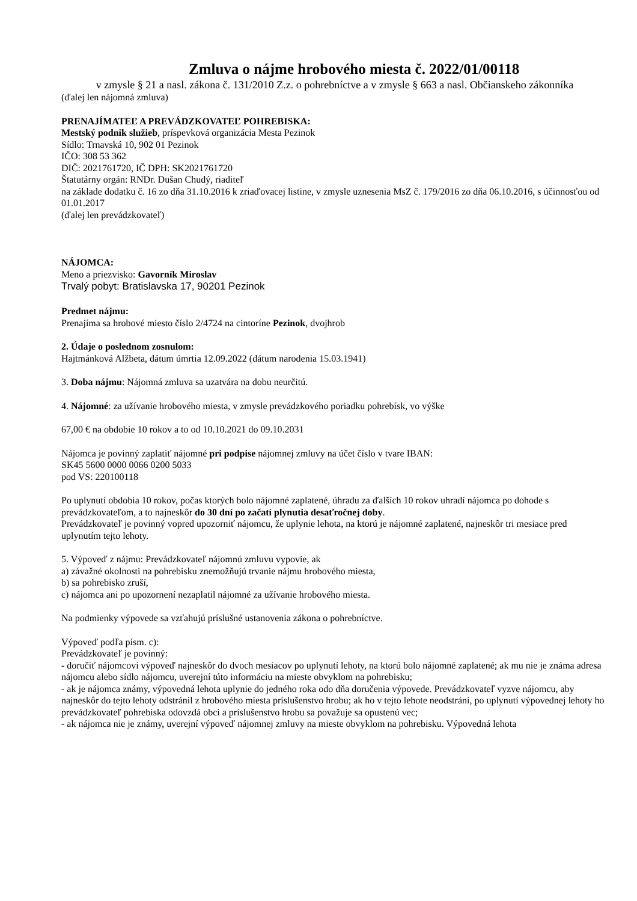Zmluva o nájme hrobového miesta č. 2022/01/00118
v zmysle § 21 a nasl. zákona č. 131/2010 Z.z. o pohrebníctve a v zmysle § 663 a nasl. Občianskeho zákonníka
(ďalej len nájomná zmluva)
PRENAJÍMATEĽ A PREVÁDZKOVATEĽ POHREBISKA:
Mestský podnik služieb, príspevková organizácia Mesta Pezinok
Sídlo: Trnavská 10, 902 01 Pezinok
IČO: 308 53 362
DIČ: 2021761720, IČ DPH: SK2021761720
Štatutárny orgán: RNDr. Dušan Chudý, riaditeľ
na základe dodatku č. 16 zo dňa 31.10.2016 k zriaďovacej listine, v zmysle uznesenia MsZ č. 179/2016 zo dňa 06.10.2016, s účinnosťou od 01.01.2017
(ďalej len prevádzkovateľ)
NÁJOMCA:
Meno a priezvisko: Gavorník Miroslav
Trvalý pobyt: Bratislavska 17, 90201 Pezinok
Predmet nájmu:
Prenajíma sa hrobové miesto číslo 2/4724 na cintoríne Pezinok, dvojhrob
2. Údaje o poslednom zosnulom:
Hajtmánková Alžbeta, dátum úmrtia 12.09.2022 (dátum narodenia 15.03.1941)
3. Doba nájmu: Nájomná zmluva sa uzatvára na dobu neurčitú.
4. Nájomné: za užívanie hrobového miesta, v zmysle prevádzkového poriadku pohrebísk, vo výške
67,00 € na obdobie 10 rokov a to od 10.10.2021 do 09.10.2031
Nájomca je povinný zaplatiť nájomné pri podpise nájomnej zmluvy na účet číslo v tvare IBAN:
SK45 5600 0000 0066 0200 5033
pod VS: 220100118
Po uplynutí obdobia 10 rokov, počas ktorých bolo nájomné zaplatené, úhradu za ďalších 10 rokov uhradí nájomca po dohode s prevádzkovateľom, a to najneskôr do 30 dní po začatí plynutia desaťročnej doby.
Prevádzkovateľ je povinný vopred upozorniť nájomcu, že uplynie lehota, na ktorú je nájomné zaplatené, najneskôr tri mesiace pred uplynutím tejto lehoty.
5. Výpoveď z nájmu: Prevádzkovateľ nájomnú zmluvu vypovie, ak
a) závažné okolnosti na pohrebisku znemožňujú trvanie nájmu hrobového miesta,
b) sa pohrebisko zruší,
c) nájomca ani po upozornení nezaplatil nájomné za užívanie hrobového miesta.
Na podmienky výpovede sa vzťahujú príslušné ustanovenia zákona o pohrebníctve.
Výpoveď podľa písm. c):
Prevádzkovateľ je povinný:
- doručiť nájomcovi výpoveď najneskôr do dvoch mesiacov po uplynutí lehoty, na ktorú bolo nájomné zaplatené; ak mu nie je známa adresa nájomcu alebo sídlo nájomcu, uverejní túto informáciu na mieste obvyklom na pohrebisku;
- ak je nájomca známy, výpovedná lehota uplynie do jedného roka odo dňa doručenia výpovede. Prevádzkovateľ vyzve nájomcu, aby najneskôr do tejto lehoty odstránil z hrobového miesta príslušenstvo hrobu; ak ho v tejto lehote neodstráni, po uplynutí výpovednej lehoty ho prevádzkovateľ pohrebiska odovzdá obci a príslušenstvo hrobu sa považuje sa opustenú vec;
- ak nájomca nie je známy, uverejní výpoveď nájomnej zmluvy na mieste obvyklom na pohrebisku. Výpovedná lehota